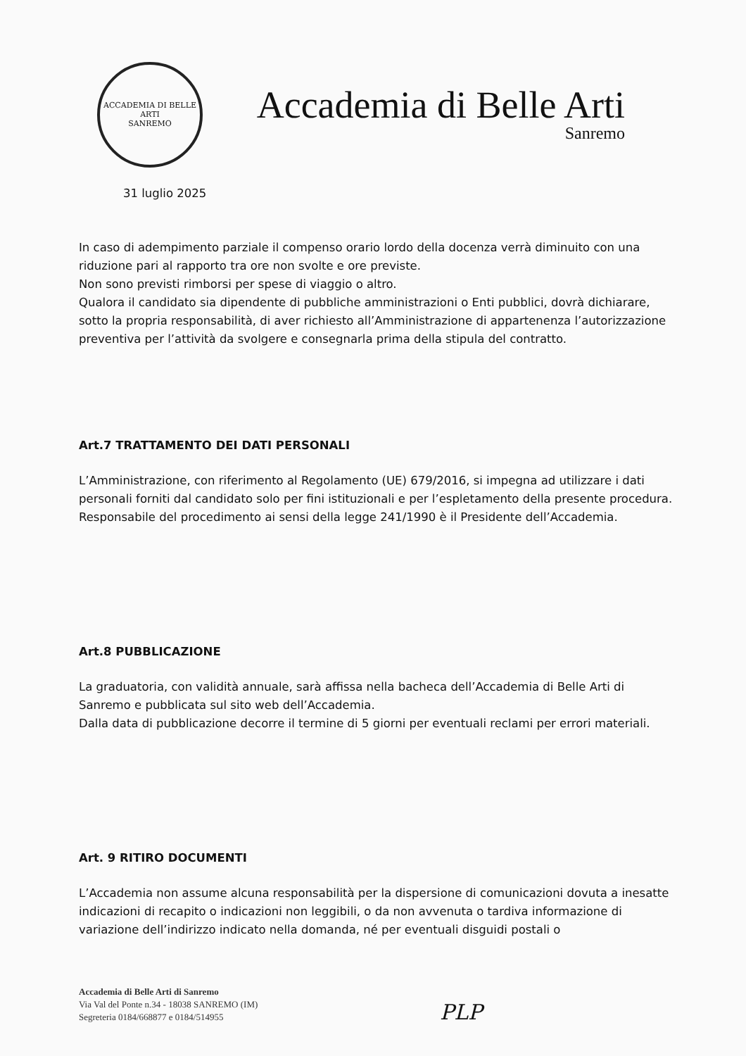ACCADEMIA DI BELLE ARTI
SANREMO
Accademia di Belle Arti
Sanremo
31 luglio 2025
In caso di adempimento parziale il compenso orario lordo della docenza verrà diminuito con una riduzione pari al rapporto tra ore non svolte e ore previste.
Non sono previsti rimborsi per spese di viaggio o altro.
Qualora il candidato sia dipendente di pubbliche amministrazioni o Enti pubblici, dovrà dichiarare, sotto la propria responsabilità, di aver richiesto all’Amministrazione di appartenenza l’autorizzazione preventiva per l’attività da svolgere e consegnarla prima della stipula del contratto.
Art.7 TRATTAMENTO DEI DATI PERSONALI
L’Amministrazione, con riferimento al Regolamento (UE) 679/2016, si impegna ad utilizzare i dati personali forniti dal candidato solo per fini istituzionali e per l’espletamento della presente procedura.
Responsabile del procedimento ai sensi della legge 241/1990 è il Presidente dell’Accademia.
Art.8 PUBBLICAZIONE
La graduatoria, con validità annuale, sarà affissa nella bacheca dell’Accademia di Belle Arti di Sanremo e pubblicata sul sito web dell’Accademia.
Dalla data di pubblicazione decorre il termine di 5 giorni per eventuali reclami per errori materiali.
Art. 9 RITIRO DOCUMENTI
L’Accademia non assume alcuna responsabilità per la dispersione di comunicazioni dovuta a inesatte indicazioni di recapito o indicazioni non leggibili, o da non avvenuta o tardiva informazione di variazione dell’indirizzo indicato nella domanda, né per eventuali disguidi postali o
Accademia di Belle Arti di Sanremo
Via Val del Ponte n.34 - 18038 SANREMO (IM)
Segreteria 0184/668877 e 0184/514955
PLP